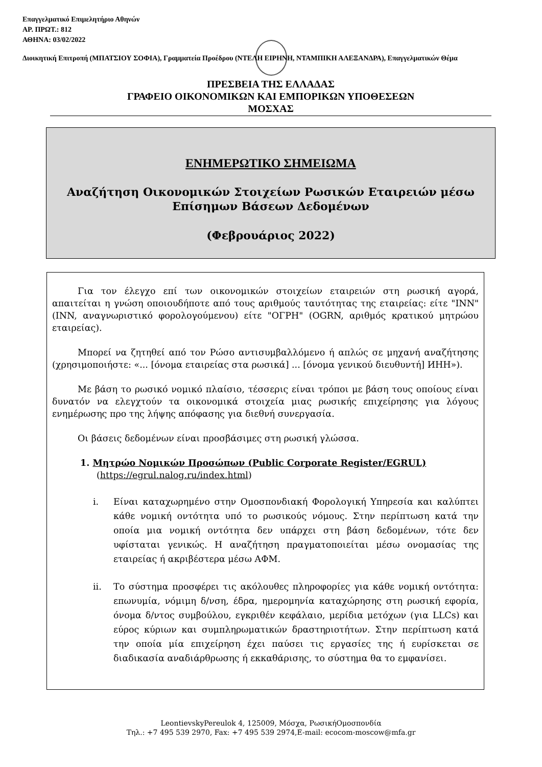Επαγγελματικό Επιμελητήριο Αθηνών
ΑΡ. ΠΡΩΤ.: 812
ΑΘΗΝΑ: 03/02/2022
Διοικητική Επιτροπή (ΜΠΑΤΣΙΟΥ ΣΟΦΙΑ), Γραμματεία Προέδρου (ΝΤΕΛΗ ΕΙΡΗΝΗ, ΝΤΑΜΠΙΚΗ ΑΛΕΞΑΝΔΡΑ), Επαγγελματικών Θέμα
ΠΡΕΣΒΕΙΑ ΤΗΣ ΕΛΛΑΔΑΣ
ΓΡΑΦΕΙΟ ΟΙΚΟΝΟΜΙΚΩΝ ΚΑΙ ΕΜΠΟΡΙΚΩΝ ΥΠΟΘΕΣΕΩΝ
ΜΟΣΧΑΣ
ΕΝΗΜΕΡΩΤΙΚΟ ΣΗΜΕΙΩΜΑ
Αναζήτηση Οικονομικών Στοιχείων Ρωσικών Εταιρειών μέσω
Επίσημων Βάσεων Δεδομένων
(Φεβρουάριος 2022)
Για τον έλεγχο επί των οικονομικών στοιχείων εταιρειών στη ρωσική αγορά, απαιτείται η γνώση οποιουδήποτε από τους αριθμούς ταυτότητας της εταιρείας: είτε "INN" (INN, αναγνωριστικό φορολογούμενου) είτε "ΟΓΡΗ" (OGRN, αριθμός κρατικού μητρώου εταιρείας).
Μπορεί να ζητηθεί από τον Ρώσο αντισυμβαλλόμενο ή απλώς σε μηχανή αναζήτησης (χρησιμοποιήστε: «... [όνομα εταιρείας στα ρωσικά] ... [όνομα γενικού διευθυντή] ИНН»).
Με βάση το ρωσικό νομικό πλαίσιο, τέσσερις είναι τρόποι με βάση τους οποίους είναι δυνατόν να ελεγχτούν τα οικονομικά στοιχεία μιας ρωσικής επιχείρησης για λόγους ενημέρωσης προ της λήψης απόφασης για διεθνή συνεργασία.
Οι βάσεις δεδομένων είναι προσβάσιμες στη ρωσική γλώσσα.
1. Μητρώο Νομικών Προσώπων (Public Corporate Register/EGRUL)
(https://egrul.nalog.ru/index.html)
i. Είναι καταχωρημένο στην Ομοσπονδιακή Φορολογική Υπηρεσία και καλύπτει κάθε νομική οντότητα υπό το ρωσικούς νόμους. Στην περίπτωση κατά την οποία μια νομική οντότητα δεν υπάρχει στη βάση δεδομένων, τότε δεν υφίσταται γενικώς. Η αναζήτηση πραγματοποιείται μέσω ονομασίας της εταιρείας ή ακριβέστερα μέσω ΑΦΜ.
ii. Το σύστημα προσφέρει τις ακόλουθες πληροφορίες για κάθε νομική οντότητα: επωνυμία, νόμιμη δ/νση, έδρα, ημερομηνία καταχώρησης στη ρωσική εφορία, όνομα δ/ντος συμβούλου, εγκριθέν κεφάλαιο, μερίδια μετόχων (για LLCs) και εύρος κύριων και συμπληρωματικών δραστηριοτήτων. Στην περίπτωση κατά την οποία μία επιχείρηση έχει παύσει τις εργασίες της ή ευρίσκεται σε διαδικασία αναδιάρθρωσης ή εκκαθάρισης, το σύστημα θα το εμφανίσει.
LeontievskyPereulok 4, 125009, Μόσχα, ΡωσικήΟμοσπονδία
Τηλ.: +7 495 539 2970, Fax: +7 495 539 2974,E-mail: ecocom-moscow@mfa.gr